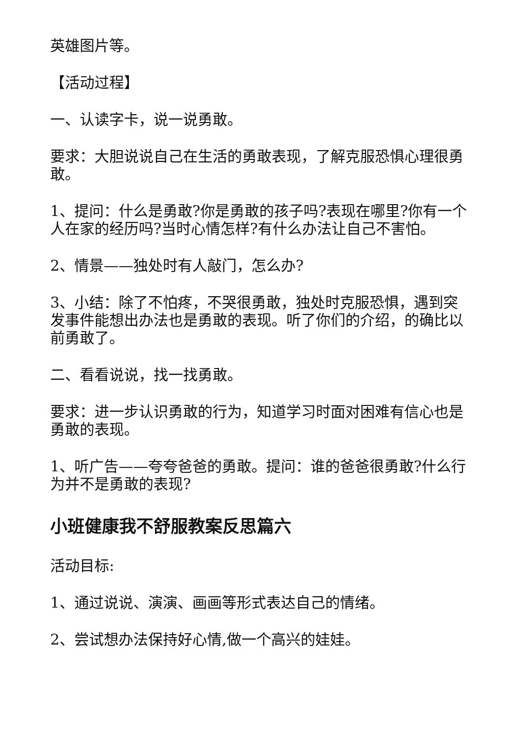英雄图片等。
【活动过程】
一、认读字卡，说一说勇敢。
要求：大胆说说自己在生活的勇敢表现，了解克服恐惧心理很勇敢。
1、提问：什么是勇敢?你是勇敢的孩子吗?表现在哪里?你有一个人在家的经历吗?当时心情怎样?有什么办法让自己不害怕。
2、情景——独处时有人敲门，怎么办?
3、小结：除了不怕疼，不哭很勇敢，独处时克服恐惧，遇到突发事件能想出办法也是勇敢的表现。听了你们的介绍，的确比以前勇敢了。
二、看看说说，找一找勇敢。
要求：进一步认识勇敢的行为，知道学习时面对困难有信心也是勇敢的表现。
1、听广告——夸夸爸爸的勇敢。提问：谁的爸爸很勇敢?什么行为并不是勇敢的表现?
小班健康我不舒服教案反思篇六
活动目标:
1、通过说说、演演、画画等形式表达自己的情绪。
2、尝试想办法保持好心情,做一个高兴的娃娃。